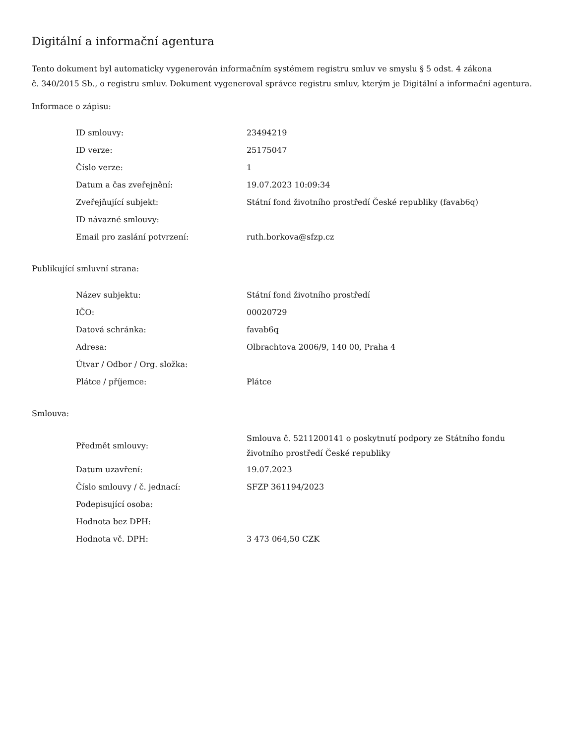Digitální a informační agentura
Tento dokument byl automaticky vygenerován informačním systémem registru smluv ve smyslu § 5 odst. 4 zákona
č. 340/2015 Sb., o registru smluv. Dokument vygeneroval správce registru smluv, kterým je Digitální a informační agentura.
Informace o zápisu:
| ID smlouvy: | 23494219 |
| ID verze: | 25175047 |
| Číslo verze: | 1 |
| Datum a čas zveřejnění: | 19.07.2023 10:09:34 |
| Zveřejňující subjekt: | Státní fond životního prostředí České republiky (favab6q) |
| ID návazné smlouvy: | |
| Email pro zaslání potvrzení: | ruth.borkova@sfzp.cz |
Publikující smluvní strana:
| Název subjektu: | Státní fond životního prostředí |
| IČO: | 00020729 |
| Datová schránka: | favab6q |
| Adresa: | Olbrachtova 2006/9, 140 00, Praha 4 |
| Útvar / Odbor / Org. složka: | |
| Plátce / příjemce: | Plátce |
Smlouva:
| Předmět smlouvy: | Smlouva č. 5211200141 o poskytnutí podpory ze Státního fondu životního prostředí České republiky |
| Datum uzavření: | 19.07.2023 |
| Číslo smlouvy / č. jednací: | SFZP 361194/2023 |
| Podepisující osoba: | |
| Hodnota bez DPH: | |
| Hodnota vč. DPH: | 3 473 064,50 CZK |